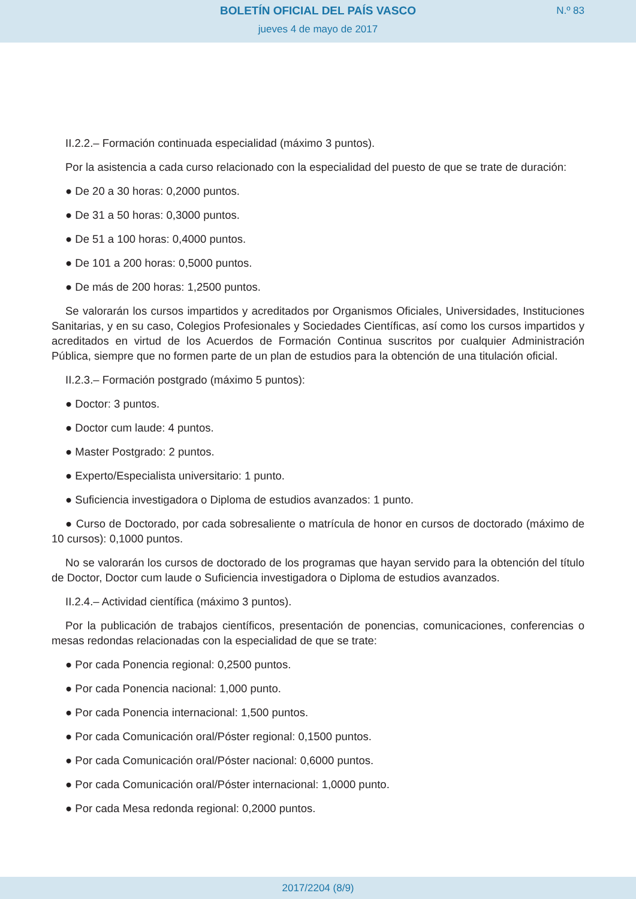BOLETÍN OFICIAL DEL PAÍS VASCO
jueves 4 de mayo de 2017
N.º 83
II.2.2.– Formación continuada especialidad (máximo 3 puntos).
Por la asistencia a cada curso relacionado con la especialidad del puesto de que se trate de duración:
● De 20 a 30 horas: 0,2000 puntos.
● De 31 a 50 horas: 0,3000 puntos.
● De 51 a 100 horas: 0,4000 puntos.
● De 101 a 200 horas: 0,5000 puntos.
● De más de 200 horas: 1,2500 puntos.
Se valorarán los cursos impartidos y acreditados por Organismos Oficiales, Universidades, Instituciones Sanitarias, y en su caso, Colegios Profesionales y Sociedades Científicas, así como los cursos impartidos y acreditados en virtud de los Acuerdos de Formación Continua suscritos por cualquier Administración Pública, siempre que no formen parte de un plan de estudios para la obtención de una titulación oficial.
II.2.3.– Formación postgrado (máximo 5 puntos):
● Doctor: 3 puntos.
● Doctor cum laude: 4 puntos.
● Master Postgrado: 2 puntos.
● Experto/Especialista universitario: 1 punto.
● Suficiencia investigadora o Diploma de estudios avanzados: 1 punto.
● Curso de Doctorado, por cada sobresaliente o matrícula de honor en cursos de doctorado (máximo de 10 cursos): 0,1000 puntos.
No se valorarán los cursos de doctorado de los programas que hayan servido para la obtención del título de Doctor, Doctor cum laude o Suficiencia investigadora o Diploma de estudios avanzados.
II.2.4.– Actividad científica (máximo 3 puntos).
Por la publicación de trabajos científicos, presentación de ponencias, comunicaciones, conferencias o mesas redondas relacionadas con la especialidad de que se trate:
● Por cada Ponencia regional: 0,2500 puntos.
● Por cada Ponencia nacional: 1,000 punto.
● Por cada Ponencia internacional: 1,500 puntos.
● Por cada Comunicación oral/Póster regional: 0,1500 puntos.
● Por cada Comunicación oral/Póster nacional: 0,6000 puntos.
● Por cada Comunicación oral/Póster internacional: 1,0000 punto.
● Por cada Mesa redonda regional: 0,2000 puntos.
2017/2204 (8/9)